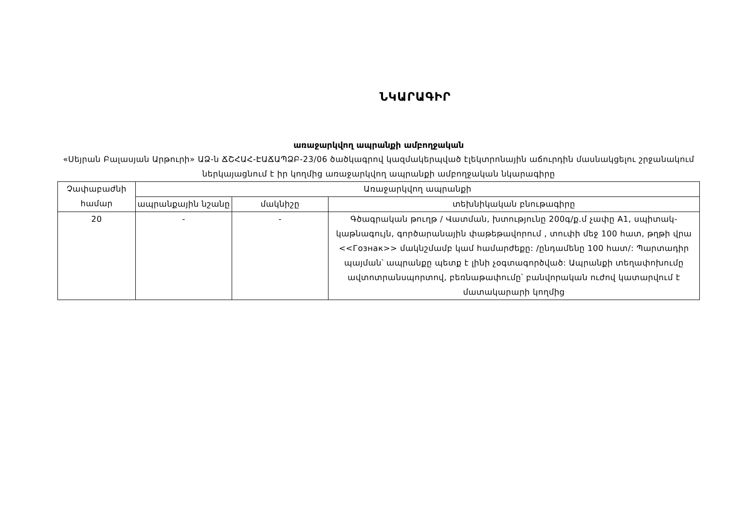ՆԿԱՐԱԳԻՐ
առաջարկվող ապրանքի ամբողջական
«Սեյրան Բալասյան Արթուրի» ԱՁ-ն ՃՇՀԱՀ-ԷԱՃԱՊՁԲ-23/06 ծածկագրով կազմակերպված էլեկտրոնային աճուրդին մասնակցելու շրջանակում ներկայացնում է իր կողմից առաջարկվող ապրանքի ամբողջական նկարագիրը
| Չափաբաժնի համար | Առաջարկվող ապրանքի | | |
| --- | --- | --- | --- |
| | ապրանքային նշանը | մակնիշը | տեխնիկական բնութագիրը |
| 20 | - | - | Գծագրական թուղթ / Վատման, խտությունը 200գ/ք.մ չափը A1, սպիտակ-կաթնագույն, գործարանային փաթեթավորում , տուփի մեջ 100 հատ, թղթի վրա <<Гознак>> մակնշմամբ կամ համարժեքը: /ընդամենը 100 հատ/: Պարտադիր պայման՝ ապրանքը պետք է լինի չօգտագործված: Ապրանքի տեղափոխումը ավտոտրանսպորտով, բեռնաթափումը՝ բանվորական ուժով կատարվում է մատակարարի կողմից |